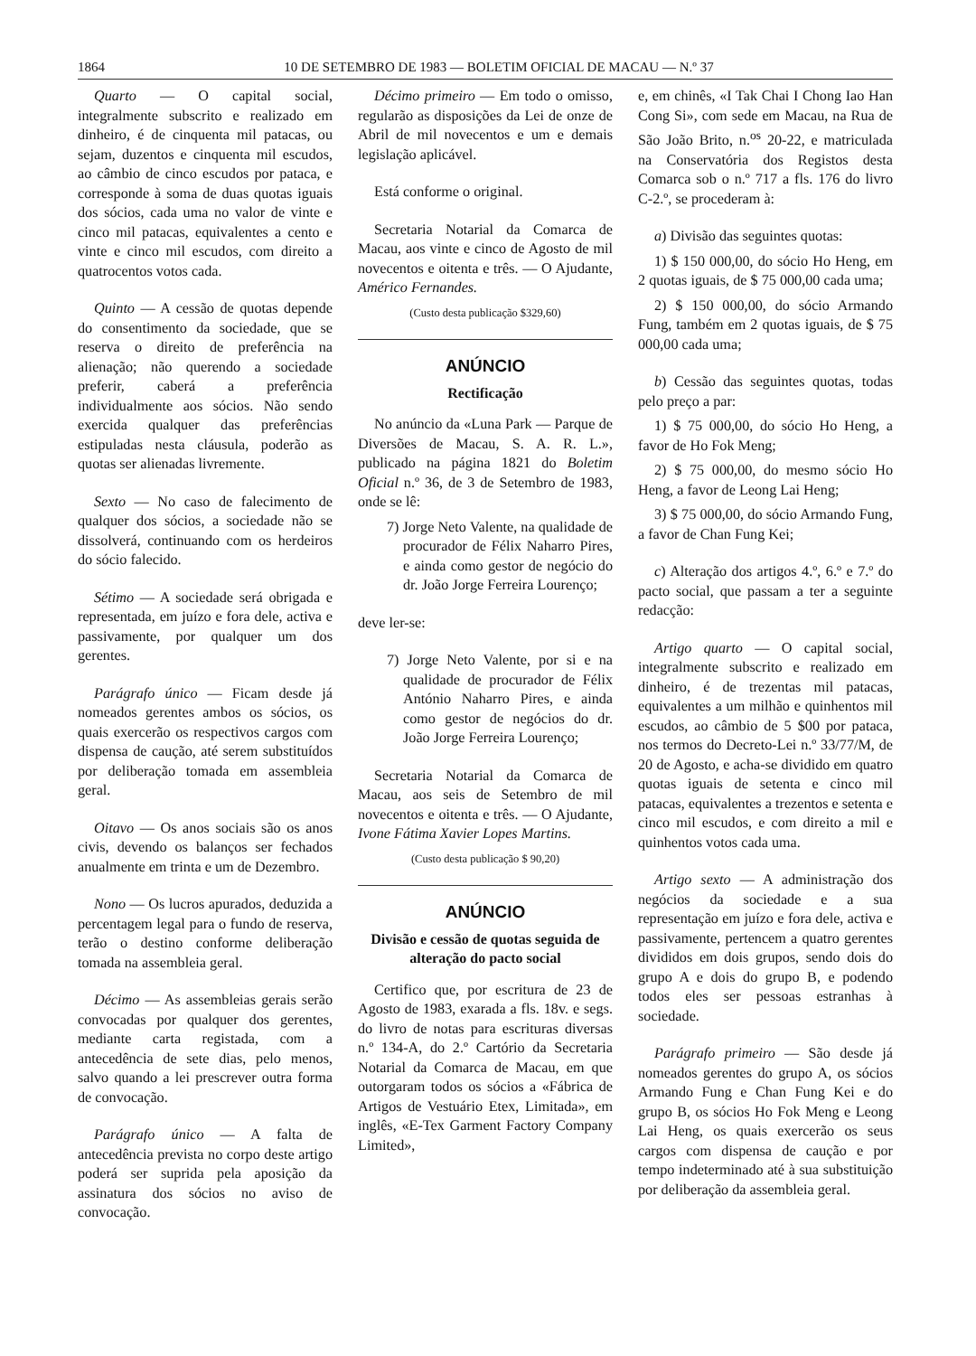1864 10 DE SETEMBRO DE 1983 — BOLETIM OFICIAL DE MACAU — N.º 37
Quarto — O capital social, integralmente subscrito e realizado em dinheiro, é de cinquenta mil patacas, ou sejam, duzentos e cinquenta mil escudos, ao câmbio de cinco escudos por pataca, e corresponde à soma de duas quotas iguais dos sócios, cada uma no valor de vinte e cinco mil patacas, equivalentes a cento e vinte e cinco mil escudos, com direito a quatrocentos votos cada.
Quinto — A cessão de quotas depende do consentimento da sociedade, que se reserva o direito de preferência na alienação; não querendo a sociedade preferir, caberá a preferência individualmente aos sócios. Não sendo exercida qualquer das preferências estipuladas nesta cláusula, poderão as quotas ser alienadas livremente.
Sexto — No caso de falecimento de qualquer dos sócios, a sociedade não se dissolverá, continuando com os herdeiros do sócio falecido.
Sétimo — A sociedade será obrigada e representada, em juízo e fora dele, activa e passivamente, por qualquer um dos gerentes.
Parágrafo único — Ficam desde já nomeados gerentes ambos os sócios, os quais exercerão os respectivos cargos com dispensa de caução, até serem substituídos por deliberação tomada em assembleia geral.
Oitavo — Os anos sociais são os anos civis, devendo os balanços ser fechados anualmente em trinta e um de Dezembro.
Nono — Os lucros apurados, deduzida a percentagem legal para o fundo de reserva, terão o destino conforme deliberação tomada na assembleia geral.
Décimo — As assembleias gerais serão convocadas por qualquer dos gerentes, mediante carta registada, com a antecedência de sete dias, pelo menos, salvo quando a lei prescrever outra forma de convocação.
Parágrafo único — A falta de antecedência prevista no corpo deste artigo poderá ser suprida pela aposição da assinatura dos sócios no aviso de convocação.
Décimo primeiro — Em todo o omisso, regularão as disposições da Lei de onze de Abril de mil novecentos e um e demais legislação aplicável.
Está conforme o original.
Secretaria Notarial da Comarca de Macau, aos vinte e cinco de Agosto de mil novecentos e oitenta e três. — O Ajudante, Américo Fernandes.
(Custo desta publicação $329,60)
ANÚNCIO
Rectificação
No anúncio da «Luna Park — Parque de Diversões de Macau, S. A. R. L.», publicado na página 1821 do Boletim Oficial n.º 36, de 3 de Setembro de 1983, onde se lê:
7) Jorge Neto Valente, na qualidade de procurador de Félix Naharro Pires, e ainda como gestor de negócio do dr. João Jorge Ferreira Lourenço;
deve ler-se:
7) Jorge Neto Valente, por si e na qualidade de procurador de Félix António Naharro Pires, e ainda como gestor de negócios do dr. João Jorge Ferreira Lourenço;
Secretaria Notarial da Comarca de Macau, aos seis de Setembro de mil novecentos e oitenta e três. — O Ajudante, Ivone Fátima Xavier Lopes Martins.
(Custo desta publicação $ 90,20)
ANÚNCIO
Divisão e cessão de quotas seguida de alteração do pacto social
Certifico que, por escritura de 23 de Agosto de 1983, exarada a fls. 18v. e segs. do livro de notas para escrituras diversas n.º 134-A, do 2.º Cartório da Secretaria Notarial da Comarca de Macau, em que outorgaram todos os sócios a «Fábrica de Artigos de Vestuário Etex, Limitada», em inglês, «E-Tex Garment Factory Company Limited»,
e, em chinês, «I Tak Chai I Chong Iao Han Cong Si», com sede em Macau, na Rua de São João Brito, n.<sup>os</sup> 20-22, e matriculada na Conservatória dos Registos desta Comarca sob o n.º 717 a fls. 176 do livro C-2.º, se procederam à:
a) Divisão das seguintes quotas:
1) $ 150 000,00, do sócio Ho Heng, em 2 quotas iguais, de $ 75 000,00 cada uma;
2) $ 150 000,00, do sócio Armando Fung, também em 2 quotas iguais, de $ 75 000,00 cada uma;
b) Cessão das seguintes quotas, todas pelo preço a par:
1) $ 75 000,00, do sócio Ho Heng, a favor de Ho Fok Meng;
2) $ 75 000,00, do mesmo sócio Ho Heng, a favor de Leong Lai Heng;
3) $ 75 000,00, do sócio Armando Fung, a favor de Chan Fung Kei;
c) Alteração dos artigos 4.º, 6.º e 7.º do pacto social, que passam a ter a seguinte redacção:
Artigo quarto — O capital social, integralmente subscrito e realizado em dinheiro, é de trezentas mil patacas, equivalentes a um milhão e quinhentos mil escudos, ao câmbio de 5 $00 por pataca, nos termos do Decreto-Lei n.º 33/77/M, de 20 de Agosto, e acha-se dividido em quatro quotas iguais de setenta e cinco mil patacas, equivalentes a trezentos e setenta e cinco mil escudos, e com direito a mil e quinhentos votos cada uma.
Artigo sexto — A administração dos negócios da sociedade e a sua representação em juízo e fora dele, activa e passivamente, pertencem a quatro gerentes divididos em dois grupos, sendo dois do grupo A e dois do grupo B, e podendo todos eles ser pessoas estranhas à sociedade.
Parágrafo primeiro — São desde já nomeados gerentes do grupo A, os sócios Armando Fung e Chan Fung Kei e do grupo B, os sócios Ho Fok Meng e Leong Lai Heng, os quais exercerão os seus cargos com dispensa de caução e por tempo indeterminado até à sua substituição por deliberação da assembleia geral.